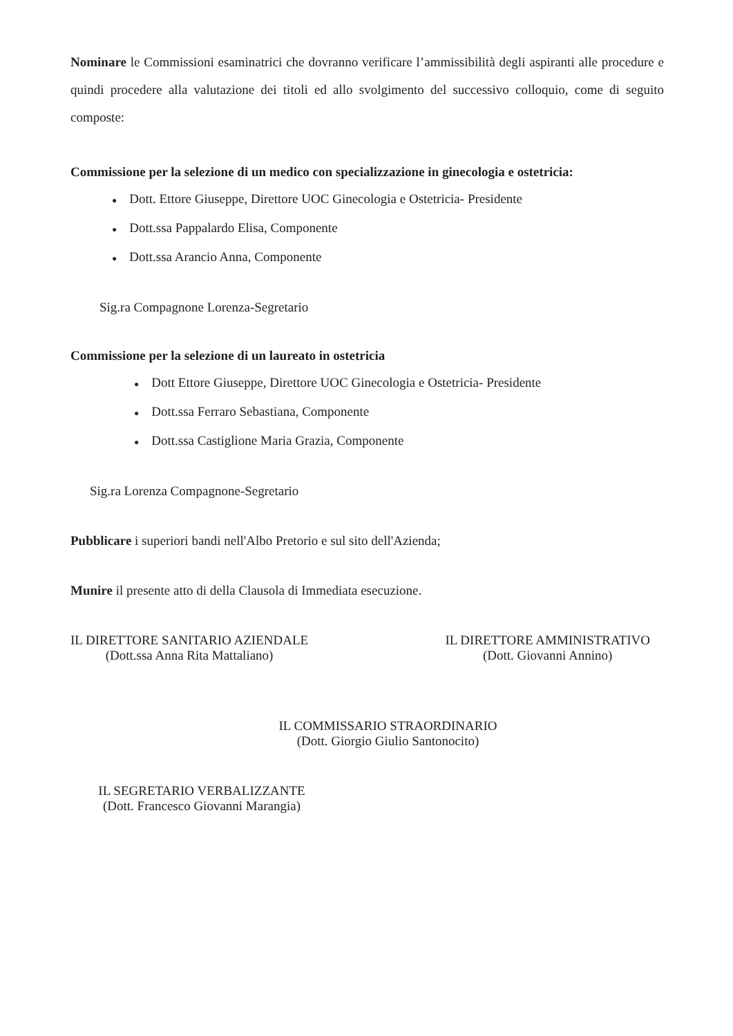Nominare le Commissioni esaminatrici che dovranno verificare l’ammissibilità degli aspiranti alle procedure e quindi procedere alla valutazione dei titoli ed allo svolgimento del successivo colloquio, come di seguito composte:
Commissione per la selezione di un medico con specializzazione in ginecologia e ostetricia:
● Dott. Ettore Giuseppe, Direttore UOC Ginecologia e Ostetricia- Presidente
● Dott.ssa Pappalardo Elisa, Componente
● Dott.ssa Arancio Anna, Componente
Sig.ra Compagnone Lorenza-Segretario
Commissione per la selezione di un laureato in ostetricia
● Dott Ettore Giuseppe, Direttore UOC Ginecologia e Ostetricia- Presidente
● Dott.ssa Ferraro Sebastiana, Componente
● Dott.ssa Castiglione Maria Grazia, Componente
Sig.ra Lorenza Compagnone-Segretario
Pubblicare i superiori bandi nell'Albo Pretorio e sul sito dell'Azienda;
Munire il presente atto di della Clausola di Immediata esecuzione.
IL DIRETTORE SANITARIO AZIENDALE
(Dott.ssa Anna Rita Mattaliano)
IL DIRETTORE AMMINISTRATIVO
(Dott. Giovanni Annino)
IL COMMISSARIO STRAORDINARIO
(Dott. Giorgio Giulio Santonocito)
IL SEGRETARIO VERBALIZZANTE
(Dott. Francesco Giovanni Marangia)